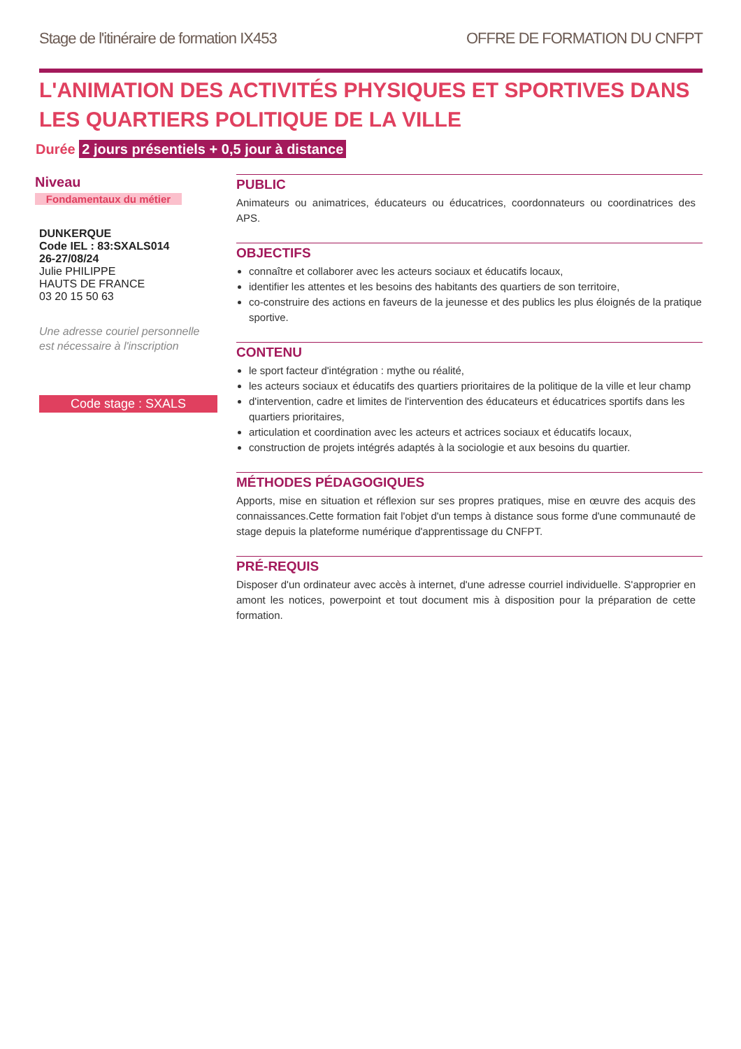Stage de l'itinéraire de formation IX453 OFFRE DE FORMATION DU CNFPT
L'ANIMATION DES ACTIVITÉS PHYSIQUES ET SPORTIVES DANS LES QUARTIERS POLITIQUE DE LA VILLE
Durée 2 jours présentiels + 0,5 jour à distance
Niveau Fondamentaux du métier
DUNKERQUE
Code IEL : 83:SXALS014
26-27/08/24
Julie PHILIPPE
HAUTS DE FRANCE
03 20 15 50 63
Une adresse couriel personnelle est nécessaire à l'inscription
Code stage : SXALS
PUBLIC
Animateurs ou animatrices, éducateurs ou éducatrices, coordonnateurs ou coordinatrices des APS.
OBJECTIFS
connaître et collaborer avec les acteurs sociaux et éducatifs locaux,
identifier les attentes et les besoins des habitants des quartiers de son territoire,
co-construire des actions en faveurs de la jeunesse et des publics les plus éloignés de la pratique sportive.
CONTENU
le sport facteur d'intégration : mythe ou réalité,
les acteurs sociaux et éducatifs des quartiers prioritaires de la politique de la ville et leur champ
d'intervention, cadre et limites de l'intervention des éducateurs et éducatrices sportifs dans les quartiers prioritaires,
articulation et coordination avec les acteurs et actrices sociaux et éducatifs locaux,
construction de projets intégrés adaptés à la sociologie et aux besoins du quartier.
MÉTHODES PÉDAGOGIQUES
Apports, mise en situation et réflexion sur ses propres pratiques, mise en œuvre des acquis des connaissances.Cette formation fait l'objet d'un temps à distance sous forme d'une communauté de stage depuis la plateforme numérique d'apprentissage du CNFPT.
PRÉ-REQUIS
Disposer d'un ordinateur avec accès à internet, d'une adresse courriel individuelle. S'approprier en amont les notices, powerpoint et tout document mis à disposition pour la préparation de cette formation.